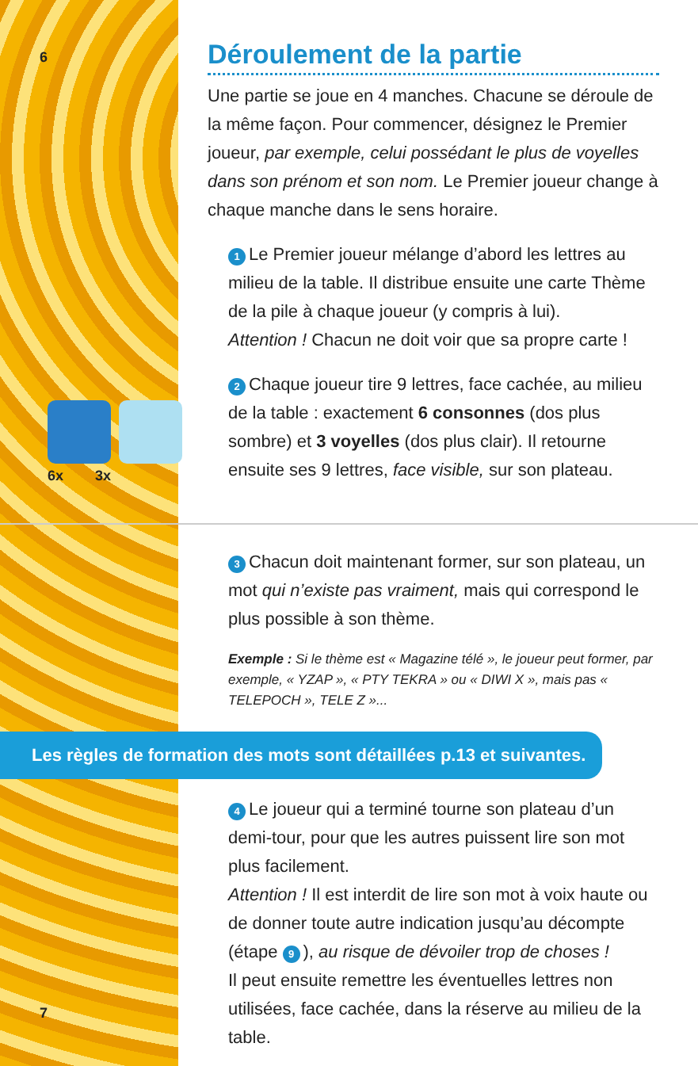6
6x 3x
Déroulement de la partie
Une partie se joue en 4 manches. Chacune se déroule de la même façon. Pour commencer, désignez le Premier joueur, par exemple, celui possédant le plus de voyelles dans son prénom et son nom. Le Premier joueur change à chaque manche dans le sens horaire.
1 Le Premier joueur mélange d’abord les lettres au milieu de la table. Il distribue ensuite une carte Thème de la pile à chaque joueur (y compris à lui).
Attention ! Chacun ne doit voir que sa propre carte !
2 Chaque joueur tire 9 lettres, face cachée, au milieu de la table : exactement 6 consonnes (dos plus sombre) et 3 voyelles (dos plus clair). Il retourne ensuite ses 9 lettres, face visible, sur son plateau.
3 Chacun doit maintenant former, sur son plateau, un mot qui n’existe pas vraiment, mais qui correspond le plus possible à son thème.
Exemple : Si le thème est « Magazine télé », le joueur peut former, par exemple, « YZAP », « PTY TEKRA » ou « DIWI X », mais pas « TELEPOCH », TELE Z »...
Les règles de formation des mots sont détaillées p.13 et suivantes.
4 Le joueur qui a terminé tourne son plateau d’un demi-tour, pour que les autres puissent lire son mot plus facilement.
Attention ! Il est interdit de lire son mot à voix haute ou de donner toute autre indication jusqu’au décompte (étape 9), au risque de dévoiler trop de choses !
Il peut ensuite remettre les éventuelles lettres non utilisées, face cachée, dans la réserve au milieu de la table.
7